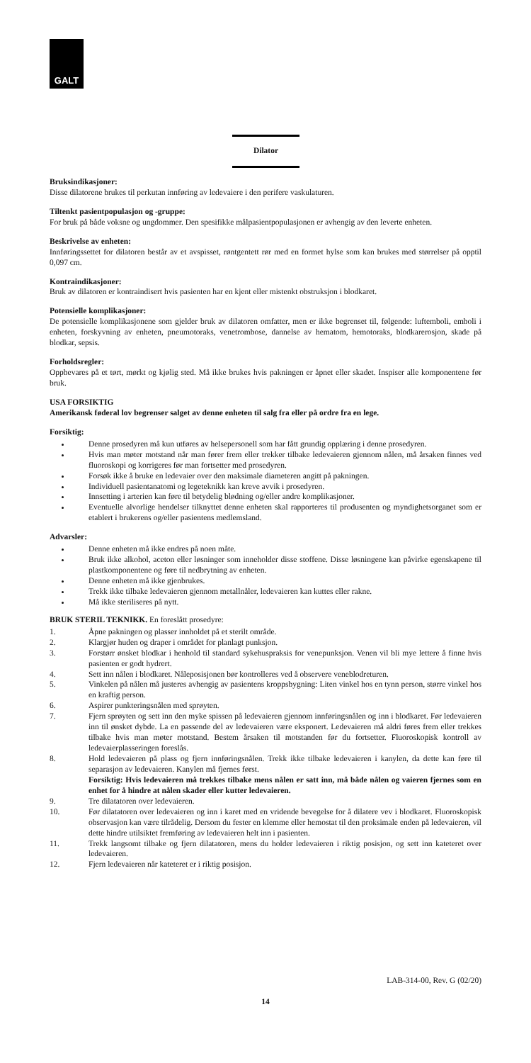GALT
Dilator
Bruksindikasjoner:
Disse dilatorene brukes til perkutan innføring av ledevaiere i den perifere vaskulaturen.
Tiltenkt pasientpopulasjon og -gruppe:
For bruk på både voksne og ungdommer. Den spesifikke målpasientpopulasjonen er avhengig av den leverte enheten.
Beskrivelse av enheten:
Innføringssettet for dilatoren består av et avspisset, røntgentett rør med en formet hylse som kan brukes med størrelser på opptil 0,097 cm.
Kontraindikasjoner:
Bruk av dilatoren er kontraindisert hvis pasienten har en kjent eller mistenkt obstruksjon i blodkaret.
Potensielle komplikasjoner:
De potensielle komplikasjonene som gjelder bruk av dilatoren omfatter, men er ikke begrenset til, følgende: luftemboli, emboli i enheten, forskyvning av enheten, pneumotoraks, venetrombose, dannelse av hematom, hemotoraks, blodkarerosjon, skade på blodkar, sepsis.
Forholdsregler:
Oppbevares på et tørt, mørkt og kjølig sted. Må ikke brukes hvis pakningen er åpnet eller skadet. Inspiser alle komponentene før bruk.
USA FORSIKTIG
Amerikansk føderal lov begrenser salget av denne enheten til salg fra eller på ordre fra en lege.
Forsiktig:
Denne prosedyren må kun utføres av helsepersonell som har fått grundig opplæring i denne prosedyren.
Hvis man møter motstand når man fører frem eller trekker tilbake ledevaieren gjennom nålen, må årsaken finnes ved fluoroskopi og korrigeres før man fortsetter med prosedyren.
Forsøk ikke å bruke en ledevaier over den maksimale diameteren angitt på pakningen.
Individuell pasientanatomi og legeteknikk kan kreve avvik i prosedyren.
Innsetting i arterien kan føre til betydelig blødning og/eller andre komplikasjoner.
Eventuelle alvorlige hendelser tilknyttet denne enheten skal rapporteres til produsenten og myndighetsorganet som er etablert i brukerens og/eller pasientens medlemsland.
Advarsler:
Denne enheten må ikke endres på noen måte.
Bruk ikke alkohol, aceton eller løsninger som inneholder disse stoffene. Disse løsningene kan påvirke egenskapene til plastkomponentene og føre til nedbrytning av enheten.
Denne enheten må ikke gjenbrukes.
Trekk ikke tilbake ledevaieren gjennom metallnåler, ledevaieren kan kuttes eller rakne.
Må ikke steriliseres på nytt.
BRUK STERIL TEKNIKK. En foreslått prosedyre:
1. Åpne pakningen og plasser innholdet på et sterilt område.
2. Klargjør huden og draper i området for planlagt punksjon.
3. Forstørr ønsket blodkar i henhold til standard sykehuspraksis for venepunksjon. Venen vil bli mye lettere å finne hvis pasienten er godt hydrert.
4. Sett inn nålen i blodkaret. Nåleposisjonen bør kontrolleres ved å observere veneblodreturen.
5. Vinkelen på nålen må justeres avhengig av pasientens kroppsbygning: Liten vinkel hos en tynn person, større vinkel hos en kraftig person.
6. Aspirer punkteringsnålen med sprøyten.
7. Fjern sprøyten og sett inn den myke spissen på ledevaieren gjennom innføringsnålen og inn i blodkaret. Før ledevaieren inn til ønsket dybde. La en passende del av ledevaieren være eksponert. Ledevaieren må aldri føres frem eller trekkes tilbake hvis man møter motstand. Bestem årsaken til motstanden før du fortsetter. Fluoroskopisk kontroll av ledevaierplasseringen foreslås.
8. Hold ledevaieren på plass og fjern innføringsnålen. Trekk ikke tilbake ledevaieren i kanylen, da dette kan føre til separasjon av ledevaieren. Kanylen må fjernes først.
Forsiktig: Hvis ledevaieren må trekkes tilbake mens nålen er satt inn, må både nålen og vaieren fjernes som en enhet for å hindre at nålen skader eller kutter ledevaieren.
9. Tre dilatatoren over ledevaieren.
10. Før dilatatoren over ledevaieren og inn i karet med en vridende bevegelse for å dilatere vev i blodkaret. Fluoroskopisk observasjon kan være tilrådelig. Dersom du fester en klemme eller hemostat til den proksimale enden på ledevaieren, vil dette hindre utilsiktet fremføring av ledevaieren helt inn i pasienten.
11. Trekk langsomt tilbake og fjern dilatatoren, mens du holder ledevaieren i riktig posisjon, og sett inn kateteret over ledevaieren.
12. Fjern ledevaieren når kateteret er i riktig posisjon.
LAB-314-00, Rev. G (02/20)
14